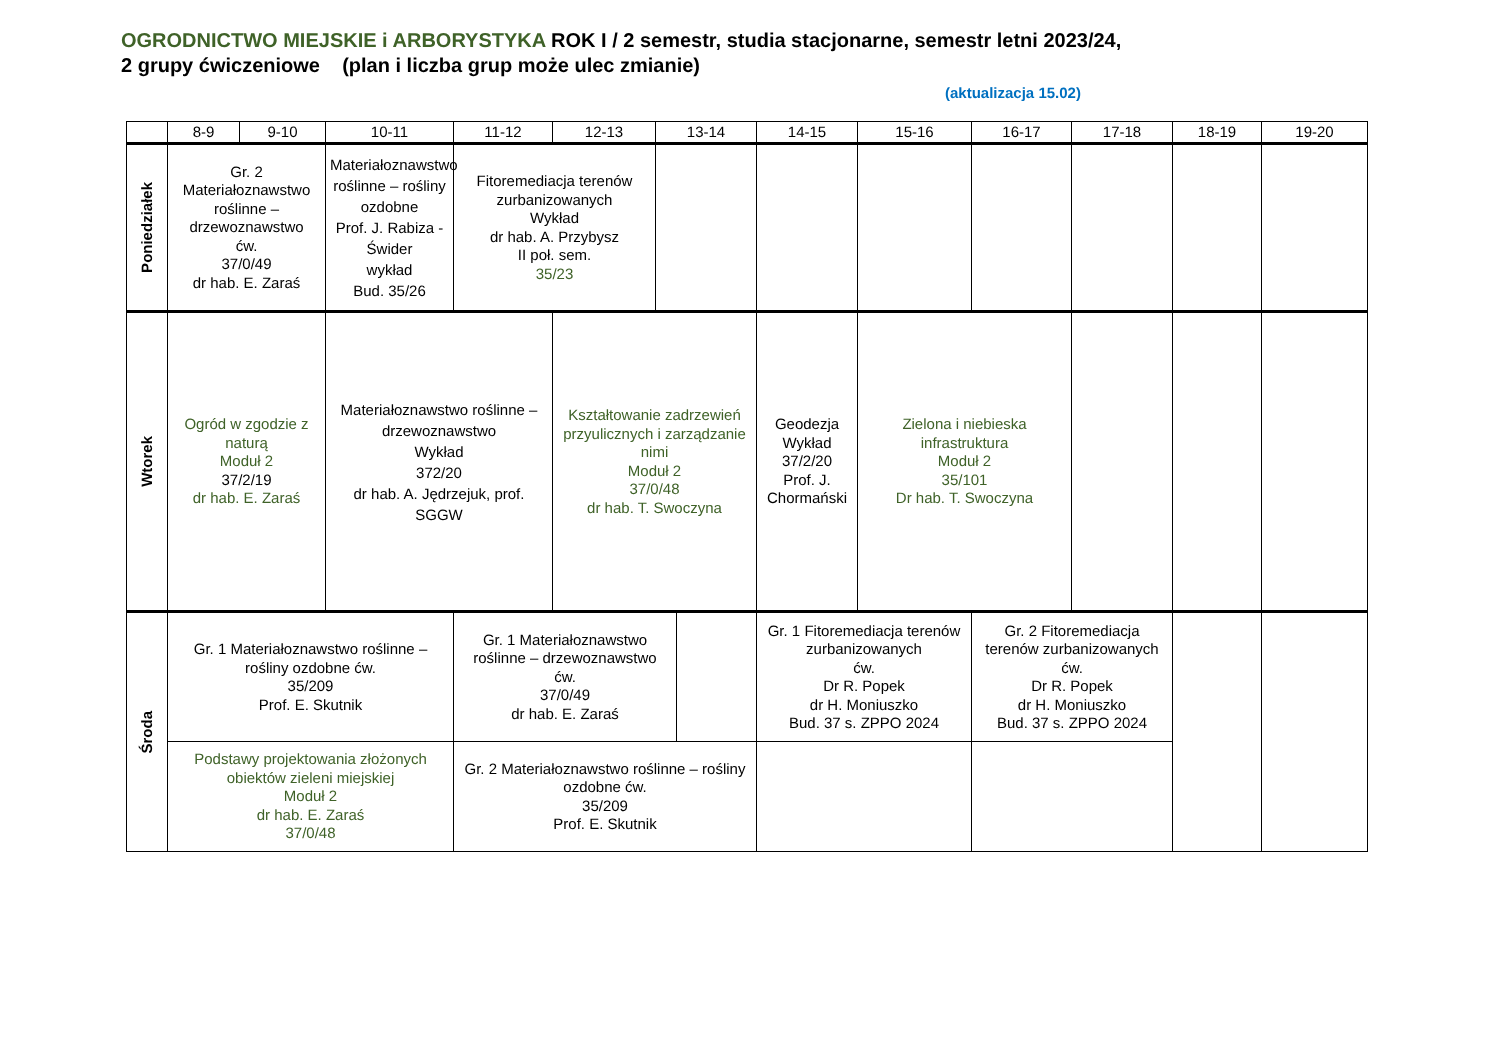OGRODNICTWO MIEJSKIE i ARBORYSTYKA ROK I / 2 semestr, studia stacjonarne, semestr letni 2023/24,
2 grupy ćwiczeniowe (plan i liczba grup może ulec zmianie)
(aktualizacja 15.02)
| | 8-9 | 9-10 | 10-11 | 11-12 | 12-13 | 13-14 | | 14-15 | 15-16 | 16-17 | 17-18 | 18-19 | 19-20 |
| --- | --- | --- | --- | --- | --- | --- | --- | --- | --- | --- | --- | --- | --- |
| Poniedziałek | Gr. 2 Materiałoznawstwo roślinne – drzewoznawstwo ćw. 37/0/49 dr hab. E. Zaraś | | Materiałoznawstwo roślinne – rośliny ozdobne Prof. J. Rabiza - Świder wykład Bud. 35/26 | Fitoremediacja terenów zurbanizowanych Wykład dr hab. A. Przybysz II poł. sem. 35/23 | | | | | | | | | |
| Wtorek | Ogród w zgodzie z naturą Moduł 2 37/2/19 dr hab. E. Zaraś | | Materiałoznawstwo roślinne – drzewoznawstwo Wykład 372/20 dr hab. A. Jędrzejuk, prof. SGGW | | Kształtowanie zadrzewień przyulicznych i zarządzanie nimi Moduł 2 37/0/48 dr hab. T. Swoczyna | | | Geodezja Wykład 37/2/20 Prof. J. Chormański | Zielona i niebieska infrastruktura Moduł 2 35/101 Dr hab. T. Swoczyna | | | | |
| Środa | Gr. 1 Materiałoznawstwo roślinne – rośliny ozdobne ćw. 35/209 Prof. E. Skutnik | | | Gr. 1 Materiałoznawstwo roślinne – drzewoznawstwo ćw. 37/0/49 dr hab. E. Zaraś | | | | Gr. 1 Fitoremediacja terenów zurbanizowanych ćw. Dr R. Popek dr H. Moniuszko Bud. 37 s. ZPPO 2024 | | Gr. 2 Fitoremediacja terenów zurbanizowanych ćw. Dr R. Popek dr H. Moniuszko Bud. 37 s. ZPPO 2024 | | | |
| | Podstawy projektowania złożonych obiektów zieleni miejskiej Moduł 2 dr hab. E. Zaraś 37/0/48 | | | Gr. 2 Materiałoznawstwo roślinne – rośliny ozdobne ćw. 35/209 Prof. E. Skutnik | | | | | | | | | |